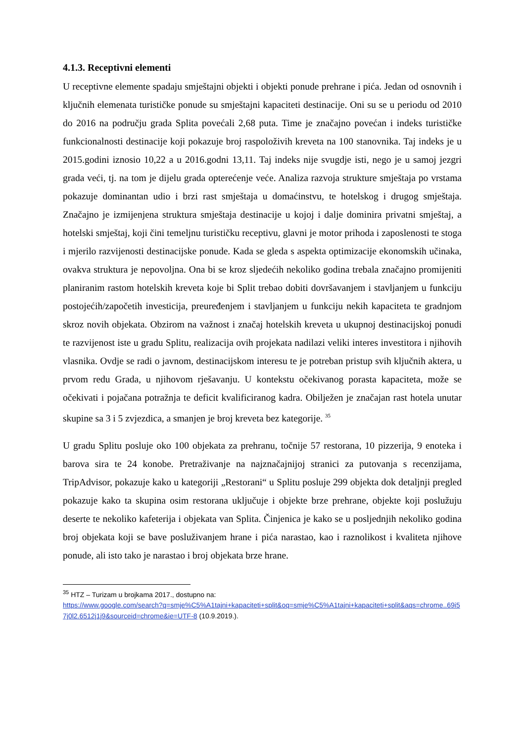4.1.3. Receptivni elementi
U receptivne elemente spadaju smještajni objekti i objekti ponude prehrane i pića. Jedan od osnovnih i ključnih elemenata turističke ponude su smještajni kapaciteti destinacije. Oni su se u periodu od 2010 do 2016 na području grada Splita povećali 2,68 puta. Time je značajno povećan i indeks turističke funkcionalnosti destinacije koji pokazuje broj raspoloživih kreveta na 100 stanovnika. Taj indeks je u 2015.godini iznosio 10,22 a u 2016.godni 13,11. Taj indeks nije svugdje isti, nego je u samoj jezgri grada veći, tj. na tom je dijelu grada opterećenje veće. Analiza razvoja strukture smještaja po vrstama pokazuje dominantan udio i brzi rast smještaja u domaćinstvu, te hotelskog i drugog smještaja. Značajno je izmijenjena struktura smještaja destinacije u kojoj i dalje dominira privatni smještaj, a hotelski smještaj, koji čini temeljnu turističku receptivu, glavni je motor prihoda i zaposlenosti te stoga i mjerilo razvijenosti destinacijske ponude. Kada se gleda s aspekta optimizacije ekonomskih učinaka, ovakva struktura je nepovoljna. Ona bi se kroz sljedećih nekoliko godina trebala značajno promijeniti planiranim rastom hotelskih kreveta koje bi Split trebao dobiti dovršavanjem i stavljanjem u funkciju postojećih/započetih investicija, preuređenjem i stavljanjem u funkciju nekih kapaciteta te gradnjom skroz novih objekata. Obzirom na važnost i značaj hotelskih kreveta u ukupnoj destinacijskoj ponudi te razvijenost iste u gradu Splitu, realizacija ovih projekata nadilazi veliki interes investitora i njihovih vlasnika. Ovdje se radi o javnom, destinacijskom interesu te je potreban pristup svih ključnih aktera, u prvom redu Grada, u njihovom rješavanju. U kontekstu očekivanog porasta kapaciteta, može se očekivati i pojačana potražnja te deficit kvalificiranog kadra. Obilježen je značajan rast hotela unutar skupine sa 3 i 5 zvjezdica, a smanjen je broj kreveta bez kategorije. <sup>35</sup>
U gradu Splitu posluje oko 100 objekata za prehranu, točnije 57 restorana, 10 pizzerija, 9 enoteka i barova sira te 24 konobe. Pretraživanje na najznačajnijoj stranici za putovanja s recenzijama, TripAdvisor, pokazuje kako u kategoriji „Restorani“ u Splitu posluje 299 objekta dok detaljnji pregled pokazuje kako ta skupina osim restorana uključuje i objekte brze prehrane, objekte koji poslužuju deserte te nekoliko kafeterija i objekata van Splita. Činjenica je kako se u posljednjih nekoliko godina broj objekata koji se bave posluživanjem hrane i pića narastao, kao i raznolikost i kvaliteta njihove ponude, ali isto tako je narastao i broj objekata brze hrane.
<sup>35</sup> HTZ – Turizam u brojkama 2017., dostupno na:
https://www.google.com/search?q=smje%C5%A1tajni+kapaciteti+split&oq=smje%C5%A1tajni+kapaciteti+split&aqs=chrome..69i57j0l2.6512j1j9&sourceid=chrome&ie=UTF-8 (10.9.2019.).